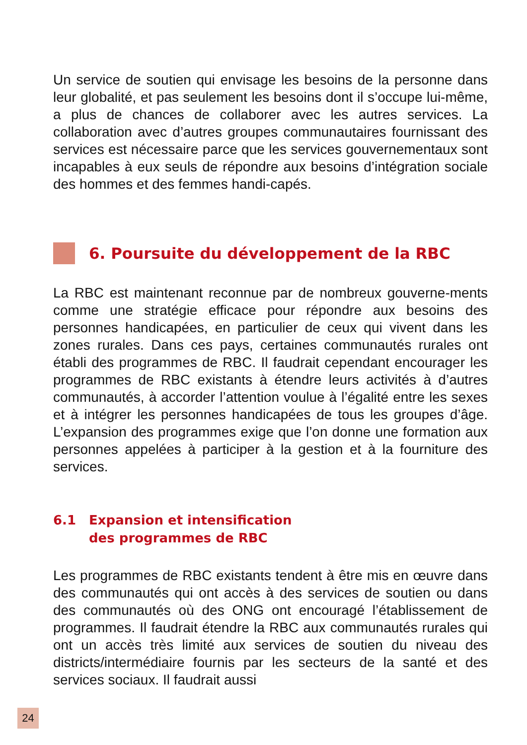Un service de soutien qui envisage les besoins de la personne dans leur globalité, et pas seulement les besoins dont il s’occupe lui-même, a plus de chances de collaborer avec les autres services. La collaboration avec d’autres groupes communautaires fournissant des services est nécessaire parce que les services gouvernementaux sont incapables à eux seuls de répondre aux besoins d’intégration sociale des hommes et des femmes handi-capés.
6. Poursuite du développement de la RBC
La RBC est maintenant reconnue par de nombreux gouverne-ments comme une stratégie efficace pour répondre aux besoins des personnes handicapées, en particulier de ceux qui vivent dans les zones rurales. Dans ces pays, certaines communautés rurales ont établi des programmes de RBC. Il faudrait cependant encourager les programmes de RBC existants à étendre leurs activités à d’autres communautés, à accorder l’attention voulue à l’égalité entre les sexes et à intégrer les personnes handicapées de tous les groupes d’âge. L’expansion des programmes exige que l’on donne une formation aux personnes appelées à participer à la gestion et à la fourniture des services.
6.1 Expansion et intensification
des programmes de RBC
Les programmes de RBC existants tendent à être mis en œuvre dans des communautés qui ont accès à des services de soutien ou dans des communautés où des ONG ont encouragé l’établissement de programmes. Il faudrait étendre la RBC aux communautés rurales qui ont un accès très limité aux services de soutien du niveau des districts/intermédiaire fournis par les secteurs de la santé et des services sociaux. Il faudrait aussi
24